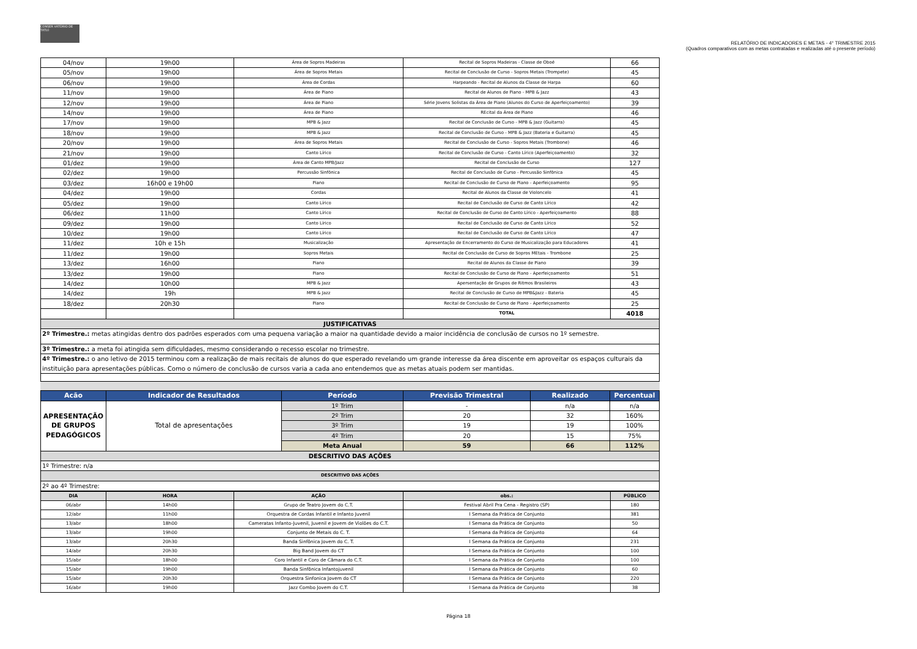CONSER VATÓRIO DE TATUÍ
RELATÓRIO DE INDICADORES E METAS - 4° TRIMESTRE 2015
(Quadros comparativos com as metas contratadas e realizadas até o presente período)
| 04/nov | 19h00 | Área de Sopros Madeiras | Recital de Sopros Madeiras - Classe de Oboé | 66 |
| 05/nov | 19h00 | Área de Sopros Metais | Recital de Conclusão de Curso - Sopros Metais (Trompete) | 45 |
| 06/nov | 19h00 | Área de Cordas | Harpeando - Recital de Alunos da Classe de Harpa | 60 |
| 11/nov | 19h00 | Área de Piano | Recital de Alunos de Piano - MPB & Jazz | 43 |
| 12/nov | 19h00 | Área de Piano | Série Jovens Solistas da Área de Piano (Alunos do Curso de Aperfeiçoamento) | 39 |
| 14/nov | 19h00 | Área de Piano | REcital da Área de Piano | 46 |
| 17/nov | 19h00 | MPB & Jazz | Recital de Conclusão de Curso - MPB & Jazz (Guitarra) | 45 |
| 18/nov | 19h00 | MPB & Jazz | Recital de Conclusão de Curso - MPB & Jazz (Bateria e Guitarra) | 45 |
| 20/nov | 19h00 | Área de Sopros Metais | Recital de Conclusão de Curso - Sopros Metais (Trombone) | 46 |
| 21/nov | 19h00 | Canto Lírico | Recital de Conclusão de Curso - Canto Lírico (Aperfeiçoamento) | 32 |
| 01/dez | 19h00 | Área de Canto MPB/Jazz | Recital de Conclusão de Curso | 127 |
| 02/dez | 19h00 | Percussão Sinfônica | Recital de Conclusão de Curso - Percussão Sinfônica | 45 |
| 03/dez | 16h00 e 19h00 | Piano | Recital de Conclusão de Curso de Piano - Aperfeiçoamento | 95 |
| 04/dez | 19h00 | Cordas | Recital de Alunos da Classe de Violoncelo | 41 |
| 05/dez | 19h00 | Canto Lírico | Recital de Conclusão de Curso de Canto Lírico | 42 |
| 06/dez | 11h00 | Canto Lírico | Recital de Conclusão de Curso de Canto Lírico - Aperfeiçoamento | 88 |
| 09/dez | 19h00 | Canto Lírico | Recital de Conclusão de Curso de Canto Lírico | 52 |
| 10/dez | 19h00 | Canto Lírico | Recital de Conclusão de Curso de Canto Lírico | 47 |
| 11/dez | 10h e 15h | Musicalização | Apresentação de Encerramento do Curso de Musicalização para Educadores | 41 |
| 11/dez | 19h00 | Sopros Metais | Recital de Conclusão de Curso de Sopros MEtais - Trombone | 25 |
| 13/dez | 16h00 | Piano | Recital de Alunos da Classe de Piano | 39 |
| 13/dez | 19h00 | Piano | Recital de Conclusão de Curso de Piano - Aperfeiçoamento | 51 |
| 14/dez | 10h00 | MPB & Jazz | Apersentação de Grupos de Ritmos Brasileiros | 43 |
| 14/dez | 19h | MPB & Jazz | Recital de Conclusão de Curso de MPB&Jazz - Bateria | 45 |
| 18/dez | 20h30 | Piano | Recital de Conclusão de Curso de Piano - Aperfeiçoamento | 25 |
| | | | TOTAL | 4018 |
| JUSTIFICATIVAS | | | | |
| 2º Trimestre.: metas atingidas dentro dos padrões esperados com uma pequena variação a maior na quantidade devido a maior incidência de conclusão de cursos no 1º semestre. | | | | |
| 3º Trimestre.: a meta foi atingida sem dificuldades, mesmo considerando o recesso escolar no trimestre. | | | | |
| 4º Trimestre.: o ano letivo de 2015 terminou com a realização de mais recitais de alunos do que esperado revelando um grande interesse da área discente em aproveitar os espaços culturais da instituição para apresentações públicas. Como o número de conclusão de cursos varia a cada ano entendemos que as metas atuais podem ser mantidas. | | | | |
| Acão | Indicador de Resultados | Período | Previsão Trimestral | Realizado | Percentual |
| --- | --- | --- | --- | --- | --- |
| APRESENTAÇÃO DE GRUPOS PEDAGÓGICOS | Total de apresentações | 1º Trim | - | n/a | n/a |
| | | 2º Trim | 20 | 32 | 160% |
| | | 3º Trim | 19 | 19 | 100% |
| | | 4º Trim | 20 | 15 | 75% |
| | | Meta Anual | 59 | 66 | 112% |
| DESCRITIVO DAS AÇÕES | | | | | |
| 1º Trimestre: n/a | | | | | |
| DESCRITIVO DAS AÇÕES | | | | | |
| 2º ao 4º Trimestre: | | | | | |
| DIA | HORA | AÇÃO | obs.: | PÚBLICO |
| 06/abr | 14h00 | Grupo de Teatro Jovem do C.T. | Festival Abril Pra Cena - Registro (SP) | 180 |
| 12/abr | 11h00 | Orquestra de Cordas Infantil e Infanto Juvenil | I Semana da Prática de Conjunto | 381 |
| 13/abr | 18h00 | Cameratas Infanto-Juvenil, Juvenil e Jovem de Violões do C.T. | I Semana da Prática de Conjunto | 50 |
| 13/abr | 19h00 | Conjunto de Metais do C. T. | I Semana da Prática de Conjunto | 64 |
| 13/abr | 20h30 | Banda Sinfônica Jovem do C. T. | I Semana da Prática de Conjunto | 231 |
| 14/abr | 20h30 | Big Band Jovem do CT | I Semana da Prática de Conjunto | 100 |
| 15/abr | 18h00 | Coro Infantil e Coro de Câmara do C.T. | I Semana da Prática de Conjunto | 100 |
| 15/abr | 19h00 | Banda Sinfônica Infantojuvenil | I Semana da Prática de Conjunto | 60 |
| 15/abr | 20h30 | Orquestra Sinfonica Jovem do CT | I Semana da Prática de Conjunto | 220 |
| 16/abr | 19h00 | Jazz Combo Jovem do C.T. | I Semana da Prática de Conjunto | 38 |
Página 18